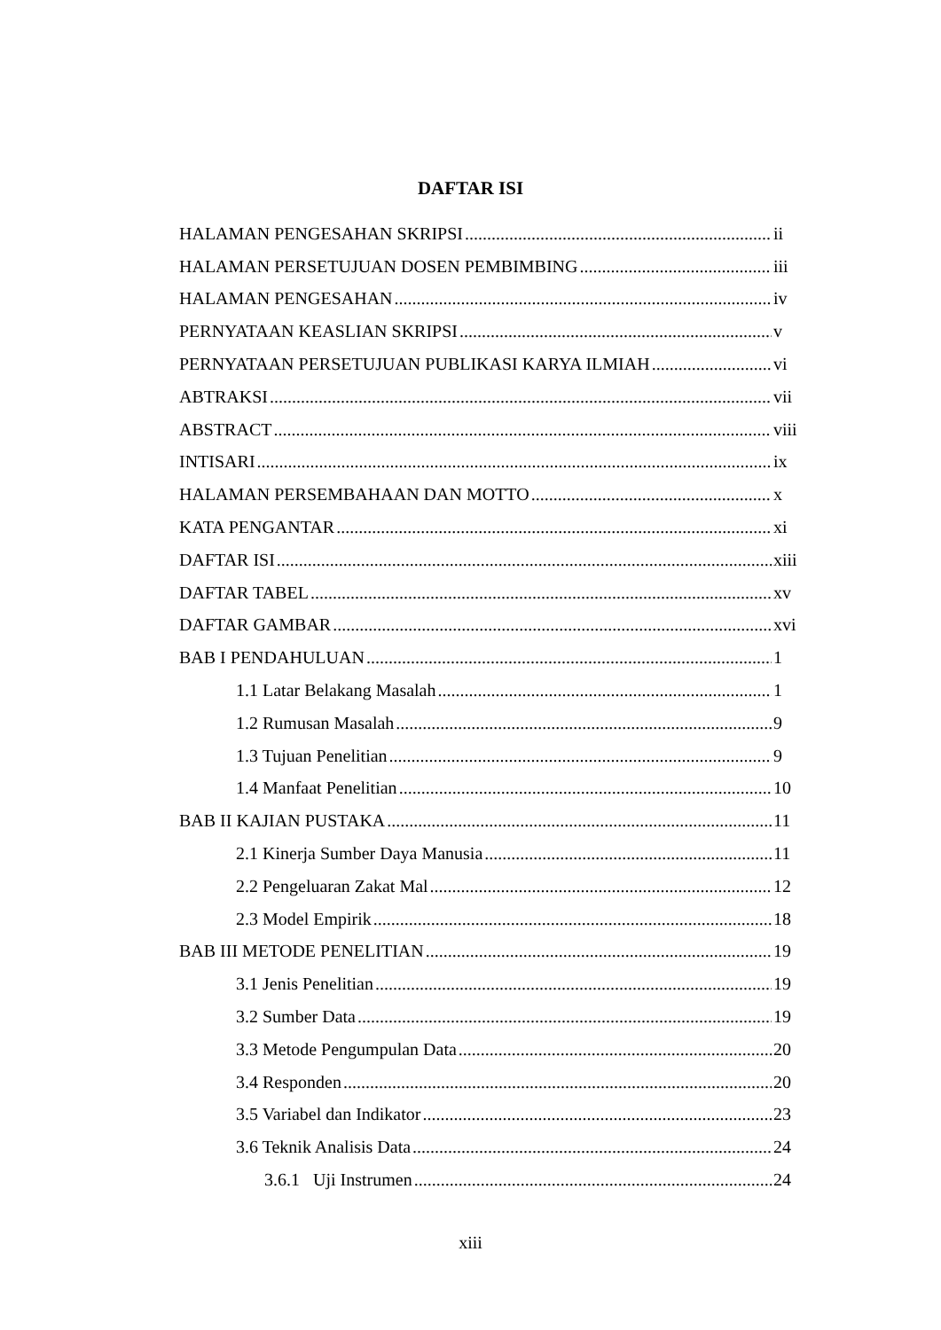DAFTAR ISI
HALAMAN PENGESAHAN SKRIPSI ii
HALAMAN PERSETUJUAN DOSEN PEMBIMBING iii
HALAMAN PENGESAHAN iv
PERNYATAAN KEASLIAN SKRIPSI v
PERNYATAAN PERSETUJUAN PUBLIKASI KARYA ILMIAH vi
ABTRAKSI vii
ABSTRACT viii
INTISARI ix
HALAMAN PERSEMBAHAAN DAN MOTTO x
KATA PENGANTAR xi
DAFTAR ISI xiii
DAFTAR TABEL xv
DAFTAR GAMBAR xvi
BAB I PENDAHULUAN 1
1.1 Latar Belakang Masalah 1
1.2 Rumusan Masalah 9
1.3 Tujuan Penelitian 9
1.4 Manfaat Penelitian 10
BAB II KAJIAN PUSTAKA 11
2.1 Kinerja Sumber Daya Manusia 11
2.2 Pengeluaran Zakat Mal 12
2.3 Model Empirik 18
BAB III METODE PENELITIAN 19
3.1 Jenis Penelitian 19
3.2 Sumber Data 19
3.3 Metode Pengumpulan Data 20
3.4 Responden 20
3.5 Variabel dan Indikator 23
3.6 Teknik Analisis Data 24
3.6.1 Uji Instrumen 24
xiii